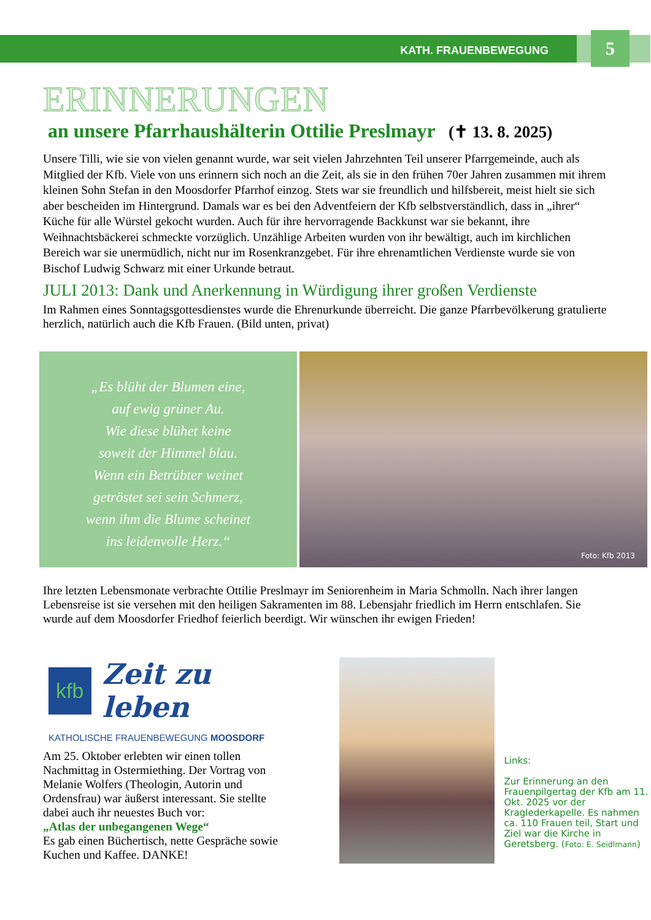KATH. FRAUENBEWEGUNG 5
ERINNERUNGEN
an unsere Pfarrhaushälterin Ottilie Preslmayr (✝ 13. 8. 2025)
Unsere Tilli, wie sie von vielen genannt wurde, war seit vielen Jahrzehnten Teil unserer Pfarrgemeinde, auch als Mitglied der Kfb. Viele von uns erinnern sich noch an die Zeit, als sie in den frühen 70er Jahren zusammen mit ihrem kleinen Sohn Stefan in den Moosdorfer Pfarrhof einzog. Stets war sie freundlich und hilfsbereit, meist hielt sie sich aber bescheiden im Hintergrund. Damals war es bei den Adventfeiern der Kfb selbstverständlich, dass in „ihrer“ Küche für alle Würstel gekocht wurden. Auch für ihre hervorragen­de Backkunst war sie bekannt, ihre Weihnachtsbäckerei schmeckte vorzüglich. Unzählige Arbeiten wurden von ihr bewältigt, auch im kirchlichen Bereich war sie unermüdlich, nicht nur im Rosenkranzgebet. Für ihre ehrenamtlichen Verdienste wurde sie von Bischof Ludwig Schwarz mit einer Urkunde betraut.
JULI 2013: Dank und Anerkennung in Würdigung ihrer großen Verdienste
Im Rahmen eines Sonntagsgottesdienstes wurde die Ehrenurkunde überreicht. Die ganze Pfarrbevölkerung gratulierte herzlich, natürlich auch die Kfb Frauen. (Bild unten, privat)
„Es blüht der Blumen eine,
auf ewig grüner Au.
Wie diese blühet keine
soweit der Himmel blau.
Wenn ein Betrübter weinet
getröstet sei sein Schmerz,
wenn ihm die Blume scheinet
ins leidenvolle Herz.“
Foto: Kfb 2013
Ihre letzten Lebensmonate verbrachte Ottilie Preslmayr im Seniorenheim in Maria Schmolln. Nach ihrer langen Lebensreise ist sie versehen mit den heiligen Sakramenten im 88. Lebensjahr friedlich im Herrn entschlafen. Sie wurde auf dem Moosdorfer Friedhof feierlich beerdigt. Wir wünschen ihr ewigen Frieden!
kfb
Zeit zu leben
KATHOLISCHE FRAUENBEWEGUNG MOOSDORF
Am 25. Oktober erlebten wir einen tollen Nachmittag in Ostermiething. Der Vortrag von Melanie Wolfers (Theologin, Autorin und Ordensfrau) war äußerst interessant. Sie stellte dabei auch ihr neuestes Buch vor:
„Atlas der unbegangenen Wege“
Es gab einen Büchertisch, nette Gespräche sowie Kuchen und Kaffee. DANKE!
Links:
Zur Erinnerung an den Frauenpilgertag der Kfb am 11. Okt. 2025 vor der Kraglederkapelle. Es nahmen ca. 110 Frauen teil, Start und Ziel war die Kirche in Geretsberg. (Foto: E. Seidlmann)